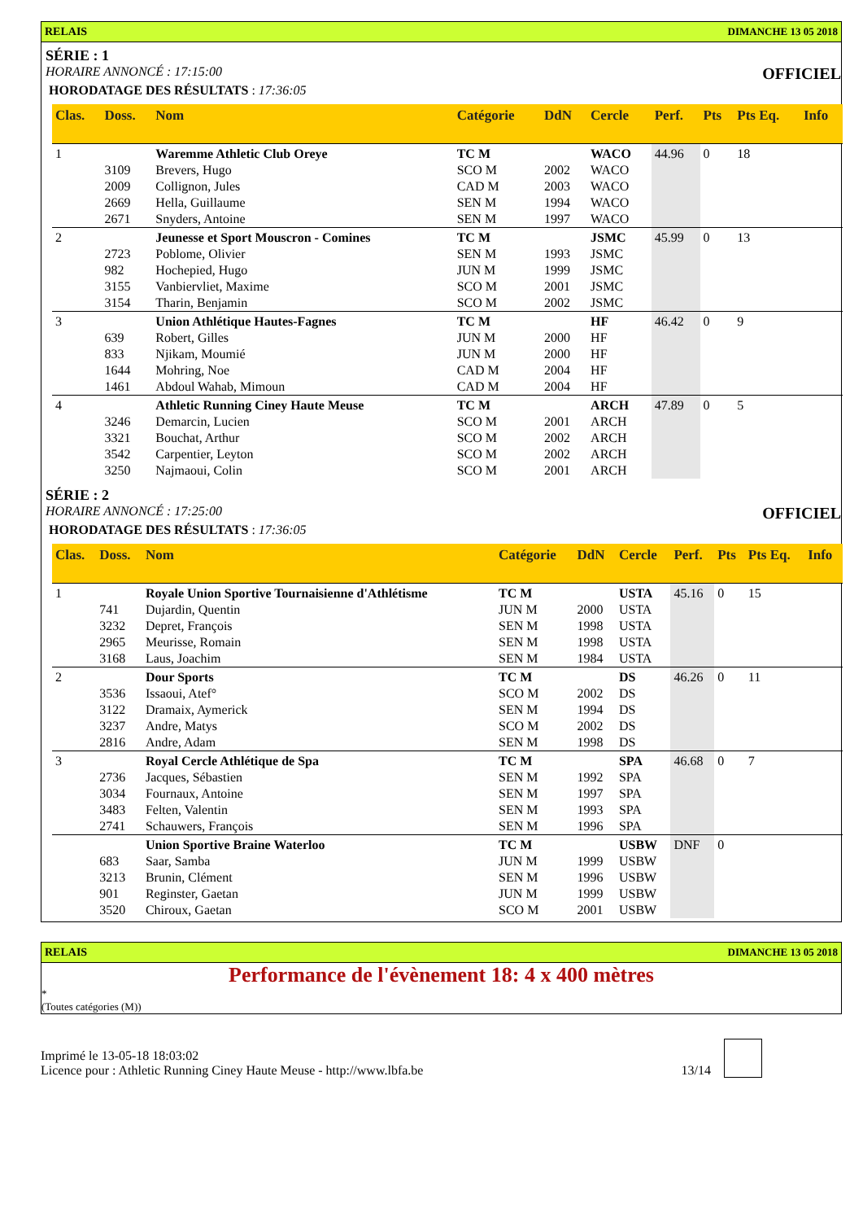RELAIS DIMANCHE 13 05 2018
SÉRIE : 1
HORAIRE ANNONCÉ : 17:15:00 OFFICIEL
HORODATAGE DES RÉSULTATS : 17:36:05
| Clas. | Doss. | Nom | Catégorie | DdN | Cercle | Perf. | Pts | Pts Eq. | Info |
| --- | --- | --- | --- | --- | --- | --- | --- | --- | --- |
| 1 | | Waremme Athletic Club Oreye | TC M | | WACO | 44.96 | 0 | 18 | |
| | 3109 | Brevers, Hugo | SCO M | 2002 | WACO | | | | |
| | 2009 | Collignon, Jules | CAD M | 2003 | WACO | | | | |
| | 2669 | Hella, Guillaume | SEN M | 1994 | WACO | | | | |
| | 2671 | Snyders, Antoine | SEN M | 1997 | WACO | | | | |
| 2 | | Jeunesse et Sport Mouscron - Comines | TC M | | JSMC | 45.99 | 0 | 13 | |
| | 2723 | Poblome, Olivier | SEN M | 1993 | JSMC | | | | |
| | 982 | Hochepied, Hugo | JUN M | 1999 | JSMC | | | | |
| | 3155 | Vanbiervliet, Maxime | SCO M | 2001 | JSMC | | | | |
| | 3154 | Tharin, Benjamin | SCO M | 2002 | JSMC | | | | |
| 3 | | Union Athlétique Hautes-Fagnes | TC M | | HF | 46.42 | 0 | 9 | |
| | 639 | Robert, Gilles | JUN M | 2000 | HF | | | | |
| | 833 | Njikam, Moumié | JUN M | 2000 | HF | | | | |
| | 1644 | Mohring, Noe | CAD M | 2004 | HF | | | | |
| | 1461 | Abdoul Wahab, Mimoun | CAD M | 2004 | HF | | | | |
| 4 | | Athletic Running Ciney Haute Meuse | TC M | | ARCH | 47.89 | 0 | 5 | |
| | 3246 | Demarcin, Lucien | SCO M | 2001 | ARCH | | | | |
| | 3321 | Bouchat, Arthur | SCO M | 2002 | ARCH | | | | |
| | 3542 | Carpentier, Leyton | SCO M | 2002 | ARCH | | | | |
| | 3250 | Najmaoui, Colin | SCO M | 2001 | ARCH | | | | |
SÉRIE : 2
HORAIRE ANNONCÉ : 17:25:00 OFFICIEL
HORODATAGE DES RÉSULTATS : 17:36:05
| Clas. | Doss. | Nom | Catégorie | DdN | Cercle | Perf. | Pts | Pts Eq. | Info |
| --- | --- | --- | --- | --- | --- | --- | --- | --- | --- |
| 1 | | Royale Union Sportive Tournaisienne d'Athlétisme | TC M | | USTA | 45.16 | 0 | 15 | |
| | 741 | Dujardin, Quentin | JUN M | 2000 | USTA | | | | |
| | 3232 | Depret, François | SEN M | 1998 | USTA | | | | |
| | 2965 | Meurisse, Romain | SEN M | 1998 | USTA | | | | |
| | 3168 | Laus, Joachim | SEN M | 1984 | USTA | | | | |
| 2 | | Dour Sports | TC M | | DS | 46.26 | 0 | 11 | |
| | 3536 | Issaoui, Atef° | SCO M | 2002 | DS | | | | |
| | 3122 | Dramaix, Aymerick | SEN M | 1994 | DS | | | | |
| | 3237 | Andre, Matys | SCO M | 2002 | DS | | | | |
| | 2816 | Andre, Adam | SEN M | 1998 | DS | | | | |
| 3 | | Royal Cercle Athlétique de Spa | TC M | | SPA | 46.68 | 0 | 7 | |
| | 2736 | Jacques, Sébastien | SEN M | 1992 | SPA | | | | |
| | 3034 | Fournaux, Antoine | SEN M | 1997 | SPA | | | | |
| | 3483 | Felten, Valentin | SEN M | 1993 | SPA | | | | |
| | 2741 | Schauwers, François | SEN M | 1996 | SPA | | | | |
| | | Union Sportive Braine Waterloo | TC M | | USBW | DNF | 0 | | |
| | 683 | Saar, Samba | JUN M | 1999 | USBW | | | | |
| | 3213 | Brunin, Clément | SEN M | 1996 | USBW | | | | |
| | 901 | Reginster, Gaetan | JUN M | 1999 | USBW | | | | |
| | 3520 | Chiroux, Gaetan | SCO M | 2001 | USBW | | | | |
RELAIS DIMANCHE 13 05 2018
Performance de l'évènement 18: 4 x 400 mètres
*
(Toutes catégories (M))
Imprimé le 13-05-18 18:03:02
Licence pour : Athletic Running Ciney Haute Meuse - http://www.lbfa.be
13/14